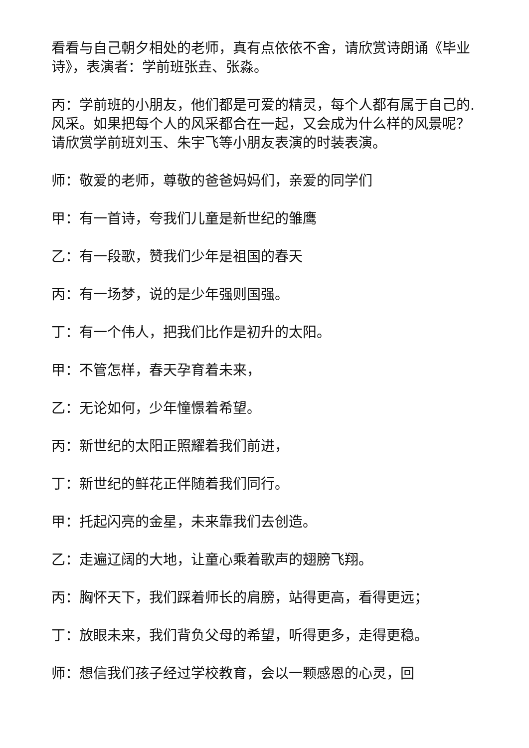看看与自己朝夕相处的老师，真有点依依不舍，请欣赏诗朗诵《毕业诗》，表演者：学前班张垚、张淼。
丙：学前班的小朋友，他们都是可爱的精灵，每个人都有属于自己的.风采。如果把每个人的风采都合在一起，又会成为什么样的风景呢？请欣赏学前班刘玉、朱宇飞等小朋友表演的时装表演。
师：敬爱的老师，尊敬的爸爸妈妈们，亲爱的同学们
甲：有一首诗，夸我们儿童是新世纪的雏鹰
乙：有一段歌，赞我们少年是祖国的春天
丙：有一场梦，说的是少年强则国强。
丁：有一个伟人，把我们比作是初升的太阳。
甲：不管怎样，春天孕育着未来，
乙：无论如何，少年憧憬着希望。
丙：新世纪的太阳正照耀着我们前进，
丁：新世纪的鲜花正伴随着我们同行。
甲：托起闪亮的金星，未来靠我们去创造。
乙：走遍辽阔的大地，让童心乘着歌声的翅膀飞翔。
丙：胸怀天下，我们踩着师长的肩膀，站得更高，看得更远；
丁：放眼未来，我们背负父母的希望，听得更多，走得更稳。
师：想信我们孩子经过学校教育，会以一颗感恩的心灵，回